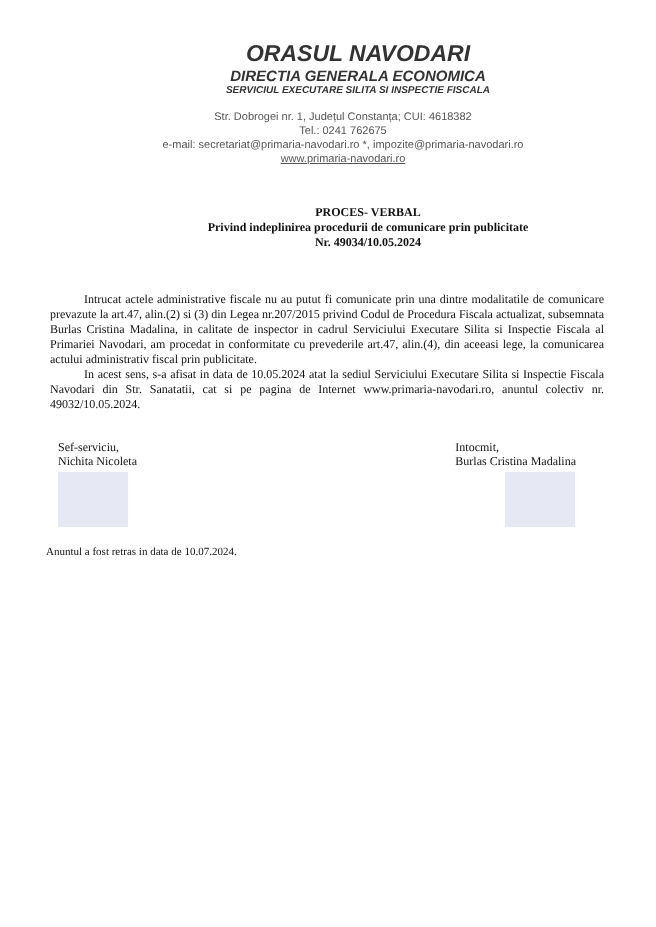ORASUL NAVODARI
DIRECTIA GENERALA ECONOMICA
SERVICIUL EXECUTARE SILITA SI INSPECTIE FISCALA
Str. Dobrogei nr. 1, Județul Constanța; CUI: 4618382
Tel.: 0241 762675
e-mail: secretariat@primaria-navodari.ro *, impozite@primaria-navodari.ro
www.primaria-navodari.ro
PROCES- VERBAL
Privind indeplinirea procedurii de comunicare prin publicitate
Nr. 49034/10.05.2024
Intrucat actele administrative fiscale nu au putut fi comunicate prin una dintre modalitatile de comunicare prevazute la art.47, alin.(2) si (3) din Legea nr.207/2015 privind Codul de Procedura Fiscala actualizat, subsemnata Burlas Cristina Madalina, in calitate de inspector in cadrul Serviciului Executare Silita si Inspectie Fiscala al Primariei Navodari, am procedat in conformitate cu prevederile art.47, alin.(4), din aceeasi lege, la comunicarea actului administrativ fiscal prin publicitate.
In acest sens, s-a afisat in data de 10.05.2024 atat la sediul Serviciului Executare Silita si Inspectie Fiscala Navodari din Str. Sanatatii, cat si pe pagina de Internet www.primaria-navodari.ro, anuntul colectiv nr. 49032/10.05.2024.
Sef-serviciu,
Nichita Nicoleta
Intocmit,
Burlas Cristina Madalina
Anuntul a fost retras in data de 10.07.2024.